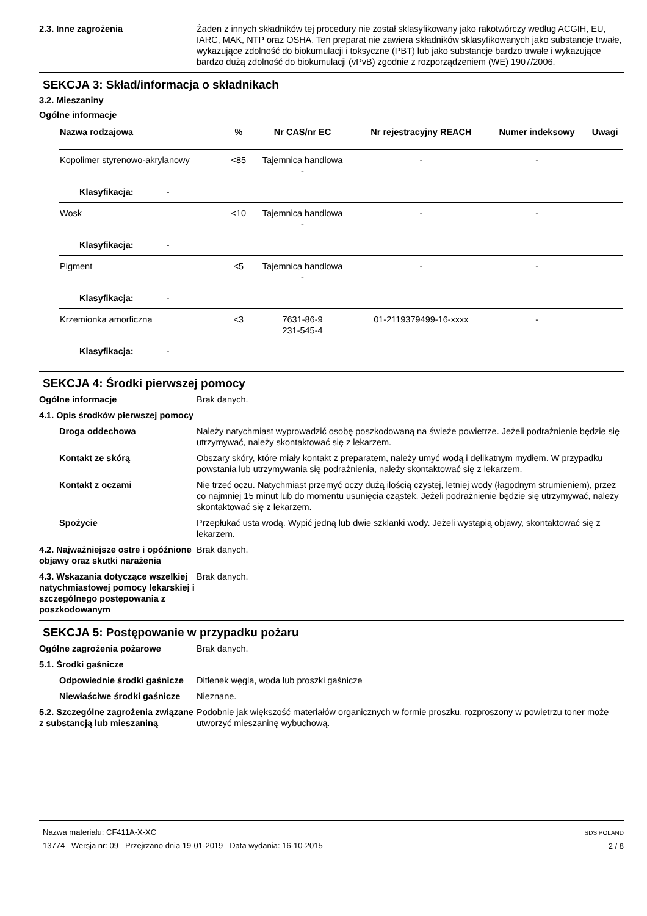2.3. Inne zagrożenia Żaden z innych składników tej procedury nie został sklasyfikowany jako rakotwórczy według ACGIH, EU, IARC, MAK, NTP oraz OSHA. Ten preparat nie zawiera składników sklasyfikowanych jako substancje trwałe, wykazujące zdolność do biokumulacji i toksyczne (PBT) lub jako substancje bardzo trwałe i wykazujące bardzo dużą zdolność do biokumulacji (vPvB) zgodnie z rozporządzeniem (WE) 1907/2006.
SEKCJA 3: Skład/informacja o składnikach
3.2. Mieszaniny
Ogólne informacje
| Nazwa rodzajowa | % | Nr CAS/nr EC | Nr rejestracyjny REACH | Numer indeksowy | Uwagi |
| --- | --- | --- | --- | --- | --- |
| Kopolimer styrenowo-akrylanowy | <85 | Tajemnica handlowa - | - | - | |
| Klasyfikacja: - | | | | | |
| Wosk | <10 | Tajemnica handlowa - | - | - | |
| Klasyfikacja: - | | | | | |
| Pigment | <5 | Tajemnica handlowa - | - | - | |
| Klasyfikacja: - | | | | | |
| Krzemionka amorficzna | <3 | 7631-86-9 231-545-4 | 01-2119379499-16-xxxx | - | |
| Klasyfikacja: - | | | | | |
SEKCJA 4: Środki pierwszej pomocy
Ogólne informacje Brak danych.
4.1. Opis środków pierwszej pomocy
Droga oddechowa Należy natychmiast wyprowadzić osobę poszkodowaną na świeże powietrze. Jeżeli podrażnienie będzie się utrzymywać, należy skontaktować się z lekarzem.
Kontakt ze skórą Obszary skóry, które miały kontakt z preparatem, należy umyć wodą i delikatnym mydłem. W przypadku powstania lub utrzymywania się podrażnienia, należy skontaktować się z lekarzem.
Kontakt z oczami Nie trzeć oczu. Natychmiast przemyć oczy dużą ilością czystej, letniej wody (łagodnym strumieniem), przez co najmniej 15 minut lub do momentu usunięcia cząstek. Jeżeli podrażnienie będzie się utrzymywać, należy skontaktować się z lekarzem.
Spożycie Przepłukać usta wodą. Wypić jedną lub dwie szklanki wody. Jeżeli wystąpią objawy, skontaktować się z lekarzem.
4.2. Najważniejsze ostre i opóźnione objawy oraz skutki narażenia
Brak danych.
4.3. Wskazania dotyczące wszelkiej natychmiastowej pomocy lekarskiej i szczególnego postępowania z poszkodowanym
Brak danych.
SEKCJA 5: Postępowanie w przypadku pożaru
Ogólne zagrożenia pożarowe Brak danych.
5.1. Środki gaśnicze
Odpowiednie środki gaśnicze
Ditlenek węgla, woda lub proszki gaśnicze
Niewłaściwe środki gaśnicze
Nieznane.
5.2. Szczególne zagrożenia związane z substancją lub mieszaniną
Podobnie jak większość materiałów organicznych w formie proszku, rozproszony w powietrzu toner może utworzyć mieszaninę wybuchową.
Nazwa materiału: CF411A-X-XC
13774 Wersja nr: 09 Przejrzano dnia 19-01-2019 Data wydania: 16-10-2015
SDS POLAND
2 / 8